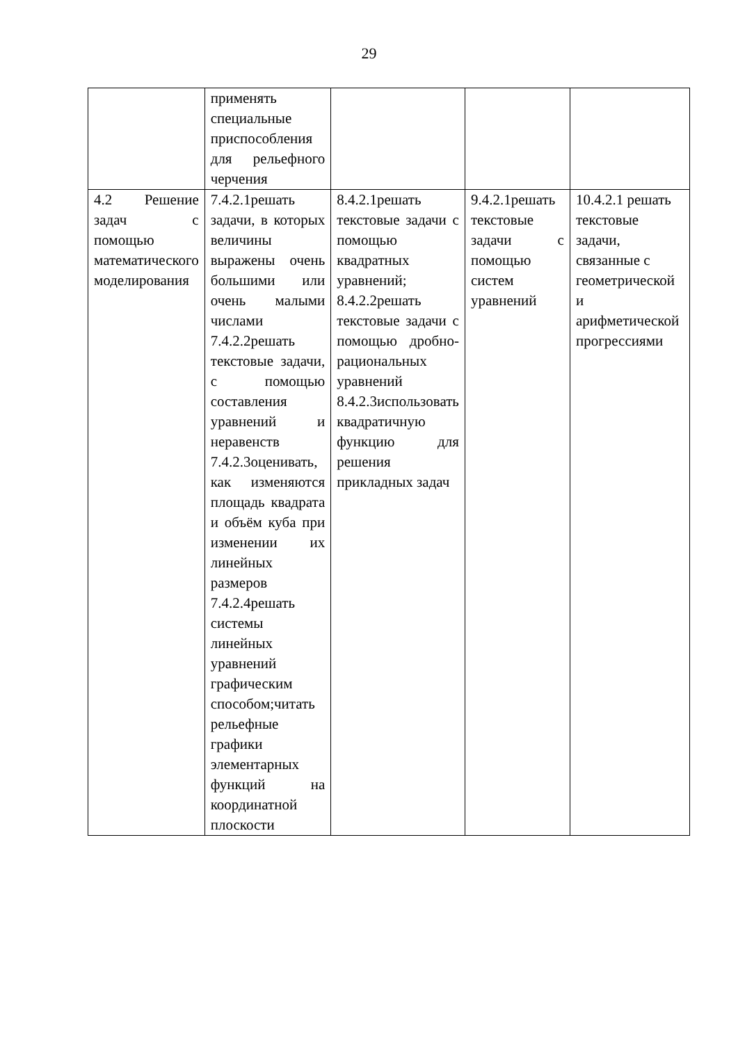29
| | применять специальные приспособления для рельефного черчения | | | |
| 4.2 Решение задач с помощью математического моделирования | 7.4.2.1решать задачи, в которых величины выражены очень большими или очень малыми числами 7.4.2.2решать текстовые задачи, с помощью составления уравнений и неравенств 7.4.2.3оценивать, как изменяются площадь квадрата и объём куба при изменении их линейных размеров 7.4.2.4решать системы линейных уравнений графическим способом;читать рельефные графики элементарных функций на координатной плоскости | 8.4.2.1решать текстовые задачи с помощью квадратных уравнений; 8.4.2.2решать текстовые задачи с помощью дробно-рациональных уравнений 8.4.2.3использовать квадратичную функцию для решения прикладных задач | 9.4.2.1решать текстовые задачи с помощью систем уравнений | 10.4.2.1 решать текстовые задачи, связанные с геометрической и арифметической прогрессиями |